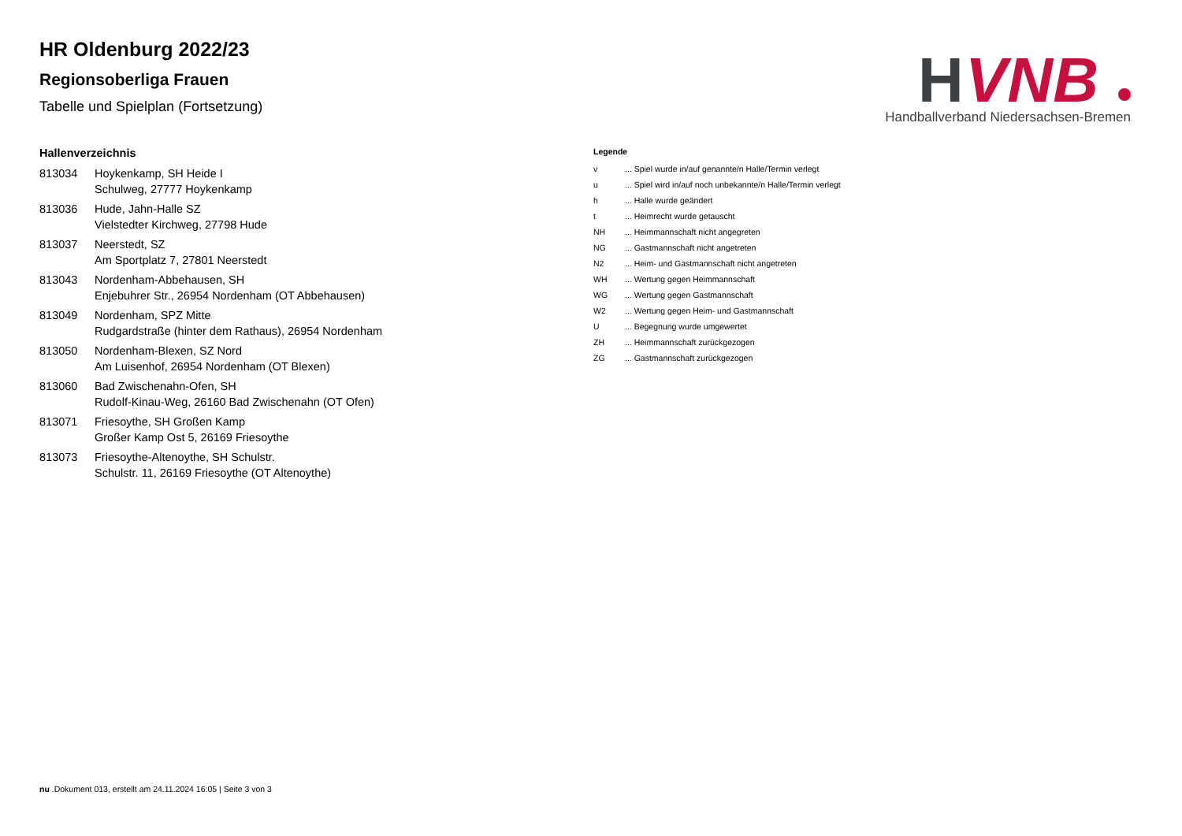H
VNB
Handballverband Niedersachsen-Bremen
HR Oldenburg 2022/23
Regionsoberliga Frauen
Tabelle und Spielplan (Fortsetzung)
Hallenverzeichnis
| 813034 | Hoykenkamp, SH Heide I Schulweg, 27777 Hoykenkamp |
| 813036 | Hude, Jahn-Halle SZ Vielstedter Kirchweg, 27798 Hude |
| 813037 | Neerstedt, SZ Am Sportplatz 7, 27801 Neerstedt |
| 813043 | Nordenham-Abbehausen, SH Enjebuhrer Str., 26954 Nordenham (OT Abbehausen) |
| 813049 | Nordenham, SPZ Mitte Rudgardstraße (hinter dem Rathaus), 26954 Nordenham |
| 813050 | Nordenham-Blexen, SZ Nord Am Luisenhof, 26954 Nordenham (OT Blexen) |
| 813060 | Bad Zwischenahn-Ofen, SH Rudolf-Kinau-Weg, 26160 Bad Zwischenahn (OT Ofen) |
| 813071 | Friesoythe, SH Großen Kamp Großer Kamp Ost 5, 26169 Friesoythe |
| 813073 | Friesoythe-Altenoythe, SH Schulstr. Schulstr. 11, 26169 Friesoythe (OT Altenoythe) |
Legende
| v | ... Spiel wurde in/auf genannte/n Halle/Termin verlegt |
| u | ... Spiel wird in/auf noch unbekannte/n Halle/Termin verlegt |
| h | ... Halle wurde geändert |
| t | ... Heimrecht wurde getauscht |
| NH | ... Heimmannschaft nicht angegreten |
| NG | ... Gastmannschaft nicht angetreten |
| N2 | ... Heim- und Gastmannschaft nicht angetreten |
| WH | ... Wertung gegen Heimmannschaft |
| WG | ... Wertung gegen Gastmannschaft |
| W2 | ... Wertung gegen Heim- und Gastmannschaft |
| U | ... Begegnung wurde umgewertet |
| ZH | ... Heimmannschaft zurückgezogen |
| ZG | ... Gastmannschaft zurückgezogen |
nu .Dokument 013, erstellt am 24.11.2024 16:05 | Seite 3 von 3